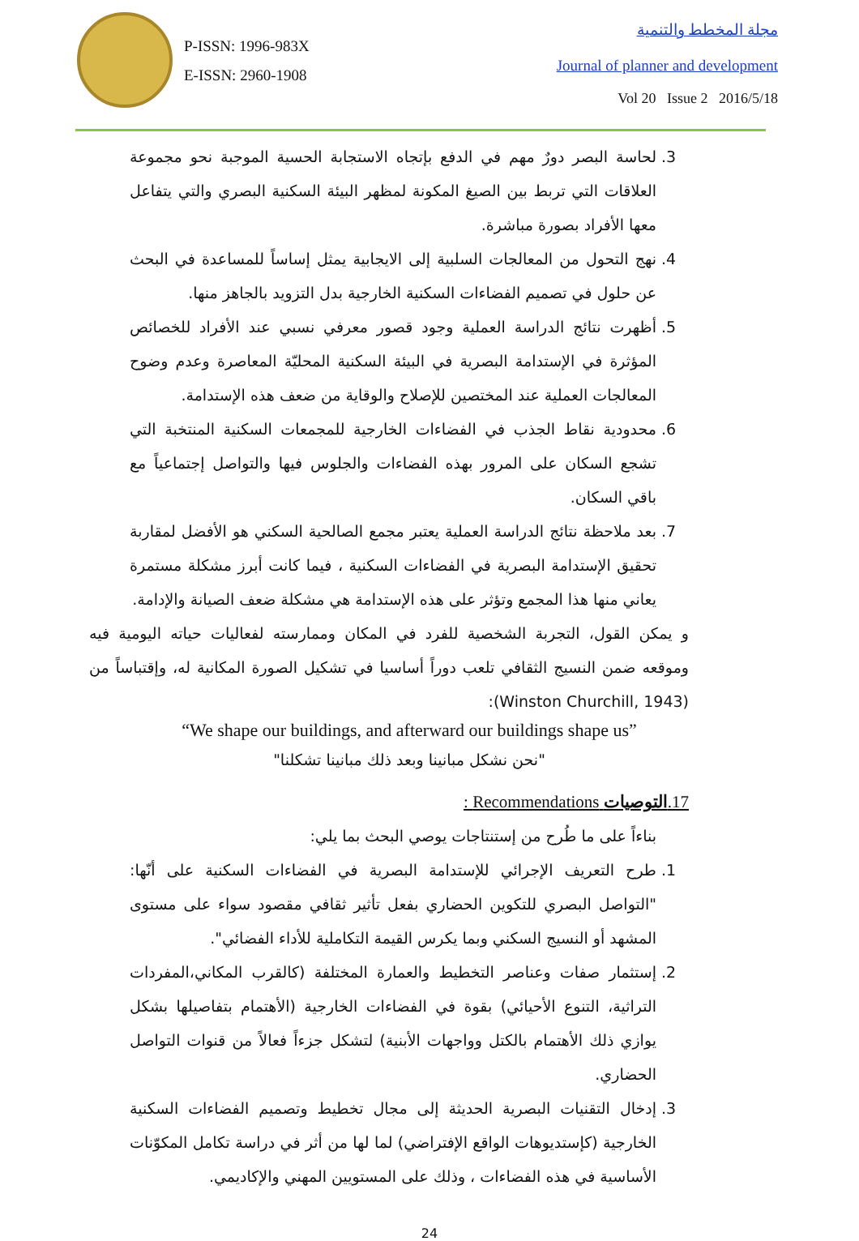P-ISSN: 1996-983X
E-ISSN: 2960-1908
مجلة المخطط والتنمية
Journal of planner and development
Vol 20 Issue 2 2016/5/18
3. لحاسة البصر دورٌ مهم في الدفع بإتجاه الاستجابة الحسية الموجبة نحو مجموعة العلاقات التي تربط بين الصيغ المكونة لمظهر البيئة السكنية البصري والتي يتفاعل معها الأفراد بصورة مباشرة.
4. نهج التحول من المعالجات السلبية إلى الايجابية يمثل إساساً للمساعدة في البحث عن حلول في تصميم الفضاءات السكنية الخارجية بدل التزويد بالجاهز منها.
5. أظهرت نتائج الدراسة العملية وجود قصور معرفي نسبي عند الأفراد للخصائص المؤثرة في الإستدامة البصرية في البيئة السكنية المحليّة المعاصرة وعدم وضوح المعالجات العملية عند المختصين للإصلاح والوقاية من ضعف هذه الإستدامة.
6. محدودية نقاط الجذب في الفضاءات الخارجية للمجمعات السكنية المنتخبة التي تشجع السكان على المرور بهذه الفضاءات والجلوس فيها والتواصل إجتماعياً مع باقي السكان.
7. بعد ملاحظة نتائج الدراسة العملية يعتبر مجمع الصالحية السكني هو الأفضل لمقاربة تحقيق الإستدامة البصرية في الفضاءات السكنية ، فيما كانت أبرز مشكلة مستمرة يعاني منها هذا المجمع وتؤثر على هذه الإستدامة هي مشكلة ضعف الصيانة والإدامة.
و يمكن القول، التجربة الشخصية للفرد في المكان وممارسته لفعاليات حياته اليومية فيه وموقعه ضمن النسيج الثقافي تلعب دوراً أساسيا في تشكيل الصورة المكانية له، وإقتباساً من (Winston Churchill, 1943):
“We shape our buildings, and afterward our buildings shape us”
"نحن نشكل مبانينا وبعد ذلك مبانينا تشكلنا"
17.التوصيات Recommendations :
بناءاً على ما طُرح من إستنتاجات يوصي البحث بما يلي:
1. طرح التعريف الإجرائي للإستدامة البصرية في الفضاءات السكنية على أنّها: "التواصل البصري للتكوين الحضاري بفعل تأثير ثقافي مقصود سواء على مستوى المشهد أو النسيج السكني وبما يكرس القيمة التكاملية للأداء الفضائي".
2. إستثمار صفات وعناصر التخطيط والعمارة المختلفة (كالقرب المكاني،المفردات التراثية، التنوع الأحيائي) بقوة في الفضاءات الخارجية (الأهتمام بتفاصيلها بشكل يوازي ذلك الأهتمام بالكتل وواجهات الأبنية) لتشكل جزءاً فعالاً من قنوات التواصل الحضاري.
3. إدخال التقنيات البصرية الحديثة إلى مجال تخطيط وتصميم الفضاءات السكنية الخارجية (كإستديوهات الواقع الإفتراضي) لما لها من أثر في دراسة تكامل المكوّنات الأساسية في هذه الفضاءات ، وذلك على المستويين المهني والإكاديمي.
24